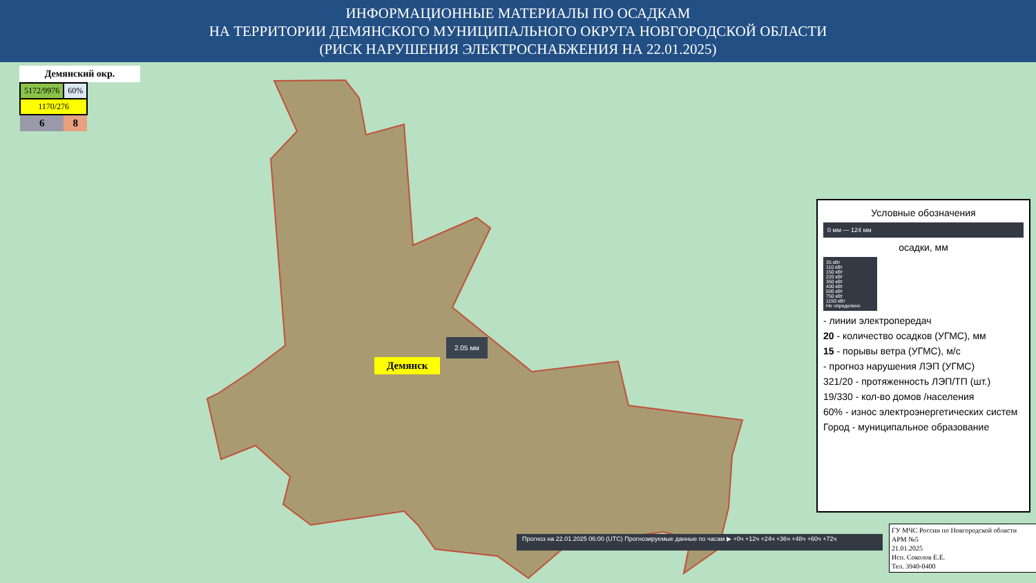ИНФОРМАЦИОННЫЕ МАТЕРИАЛЫ ПО ОСАДКАМ
НА ТЕРРИТОРИИ ДЕМЯНСКОГО МУНИЦИПАЛЬНОГО ОКРУГА НОВГОРОДСКОЙ ОБЛАСТИ
(РИСК НАРУШЕНИЯ ЭЛЕКТРОСНАБЖЕНИЯ НА 22.01.2025)
Демянский окр.
| 5172/9976 | 60% |
| 1170/276 | |
| 6 | 8 |
2.05 мм
Демянск
Условные обозначения
0 мм — 124 мм
осадки, мм
35 кВт
110 кВт
150 кВт
220 кВт
350 кВт
400 кВт
500 кВт
750 кВт
1150 кВт
Не определено
- линии электропередач
20 - количество осадков (УГМС), мм
15 - порывы ветра (УГМС), м/с
- прогноз нарушения ЛЭП (УГМС)
321/20 - протяженность ЛЭП/ТП (шт.)
19/330 - кол-во домов /населения
60% - износ электроэнергетических систем
Город - муниципальное образование
Прогноз на 22.01.2025 06:00 (UTC) Прогнозируемые данные по часам ▶ +0ч +12ч +24ч +36ч +48ч +60ч +72ч
ГУ МЧС России по Новгородской области
АРМ №5
21.01.2025
Исп. Соколов Е.Е.
Тел. 3940-0400